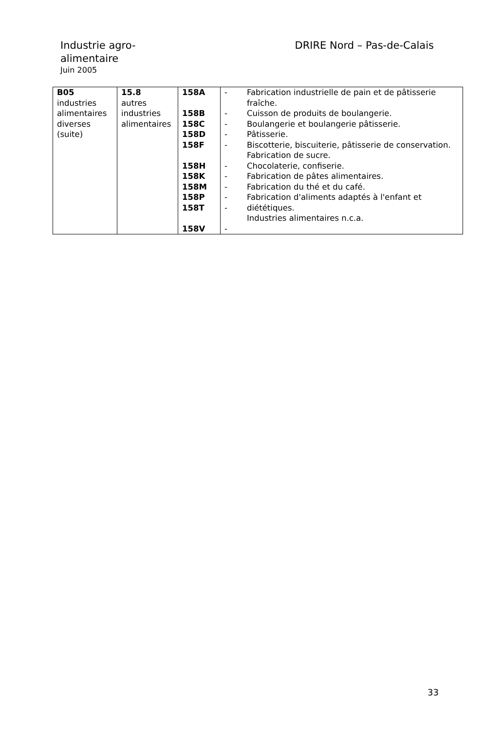Industrie agro-alimentaire
Juin 2005
DRIRE Nord – Pas-de-Calais
| B05 industries alimentaires diverses (suite) | 15.8 autres industries alimentaires | 158A 158B 158C 158D 158F 158H 158K 158M 158P 158T 158V | - - - - - - - - - - - | Fabrication industrielle de pain et de pâtisserie fraîche. Cuisson de produits de boulangerie. Boulangerie et boulangerie pâtisserie. Pâtisserie. Biscotterie, biscuiterie, pâtisserie de conservation. Fabrication de sucre. Chocolaterie, confiserie. Fabrication de pâtes alimentaires. Fabrication du thé et du café. Fabrication d'aliments adaptés à l'enfant et diététiques. Industries alimentaires n.c.a. |
33